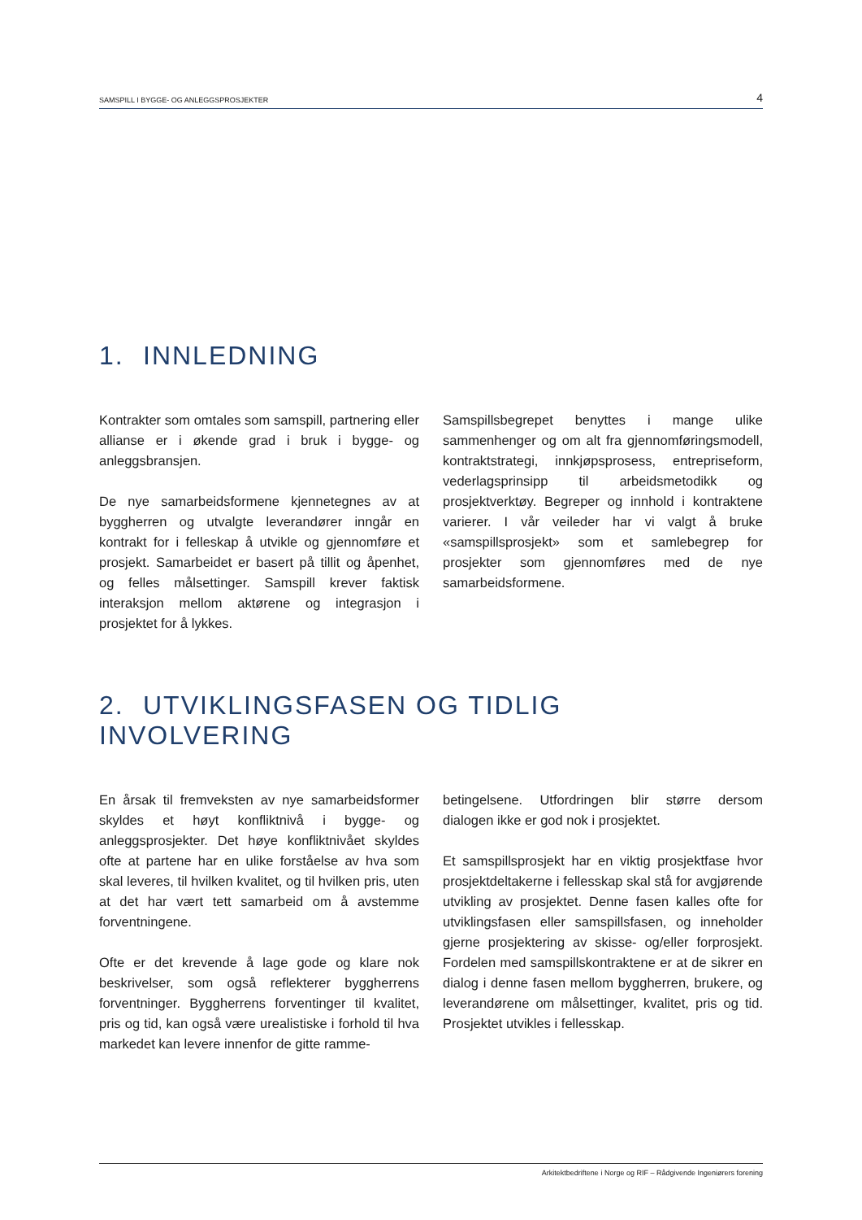SAMSPILL I BYGGE- OG ANLEGGSPROSJEKTER 4
1. INNLEDNING
Kontrakter som omtales som samspill, partnering eller allianse er i økende grad i bruk i bygge- og anleggsbransjen.
De nye samarbeidsformene kjennetegnes av at byggherren og utvalgte leverandører inngår en kontrakt for i felleskap å utvikle og gjennomføre et prosjekt. Samarbeidet er basert på tillit og åpenhet, og felles målsettinger. Samspill krever faktisk interaksjon mellom aktørene og integrasjon i prosjektet for å lykkes.
Samspillsbegrepet benyttes i mange ulike sammenhenger og om alt fra gjennomføringsmodell, kontraktstrategi, innkjøpsprosess, entrepriseform, vederlagsprinsipp til arbeidsmetodikk og prosjektverktøy. Begreper og innhold i kontraktene varierer. I vår veileder har vi valgt å bruke «samspillsprosjekt» som et samlebegrep for prosjekter som gjennomføres med de nye samarbeidsformene.
2. UTVIKLINGSFASEN OG TIDLIG INVOLVERING
En årsak til fremveksten av nye samarbeidsformer skyldes et høyt konfliktnivå i bygge- og anleggsprosjekter. Det høye konfliktnivået skyldes ofte at partene har en ulike forståelse av hva som skal leveres, til hvilken kvalitet, og til hvilken pris, uten at det har vært tett samarbeid om å avstemme forventningene.
Ofte er det krevende å lage gode og klare nok beskrivelser, som også reflekterer byggherrens forventninger. Byggherrens forventinger til kvalitet, pris og tid, kan også være urealistiske i forhold til hva markedet kan levere innenfor de gitte ramme-
betingelsene. Utfordringen blir større dersom dialogen ikke er god nok i prosjektet.
Et samspillsprosjekt har en viktig prosjektfase hvor prosjektdeltakerne i fellesskap skal stå for avgjørende utvikling av prosjektet. Denne fasen kalles ofte for utviklingsfasen eller samspillsfasen, og inneholder gjerne prosjektering av skisse- og/eller forprosjekt. Fordelen med samspillskontraktene er at de sikrer en dialog i denne fasen mellom byggherren, brukere, og leverandørene om målsettinger, kvalitet, pris og tid. Prosjektet utvikles i fellesskap.
Arkitektbedriftene i Norge og RIF – Rådgivende Ingeniørers forening